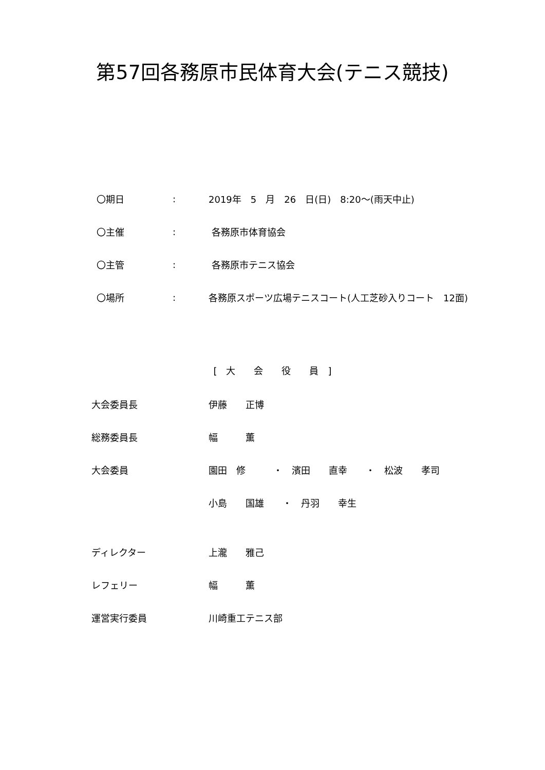第57回各務原市民体育大会(テニス競技)
〇期日: 2019年　5　月　26　日(日)　8:20～(雨天中止)
〇主催: 各務原市体育協会
〇主管: 各務原市テニス協会
〇場所: 各務原スポーツ広場テニスコート(人工芝砂入りコート　12面)
[　大　　会　　役　　員　]
大会委員長 伊藤　　正博
総務委員長 幅　　　薫
大会委員 園田　修　　　・　濱田　　直幸　　・　松波　　孝司
小島　　国雄　　・　丹羽　　幸生
ディレクター 上瀧　　雅己
レフェリー 幅　　　薫
運営実行委員 川崎重工テニス部